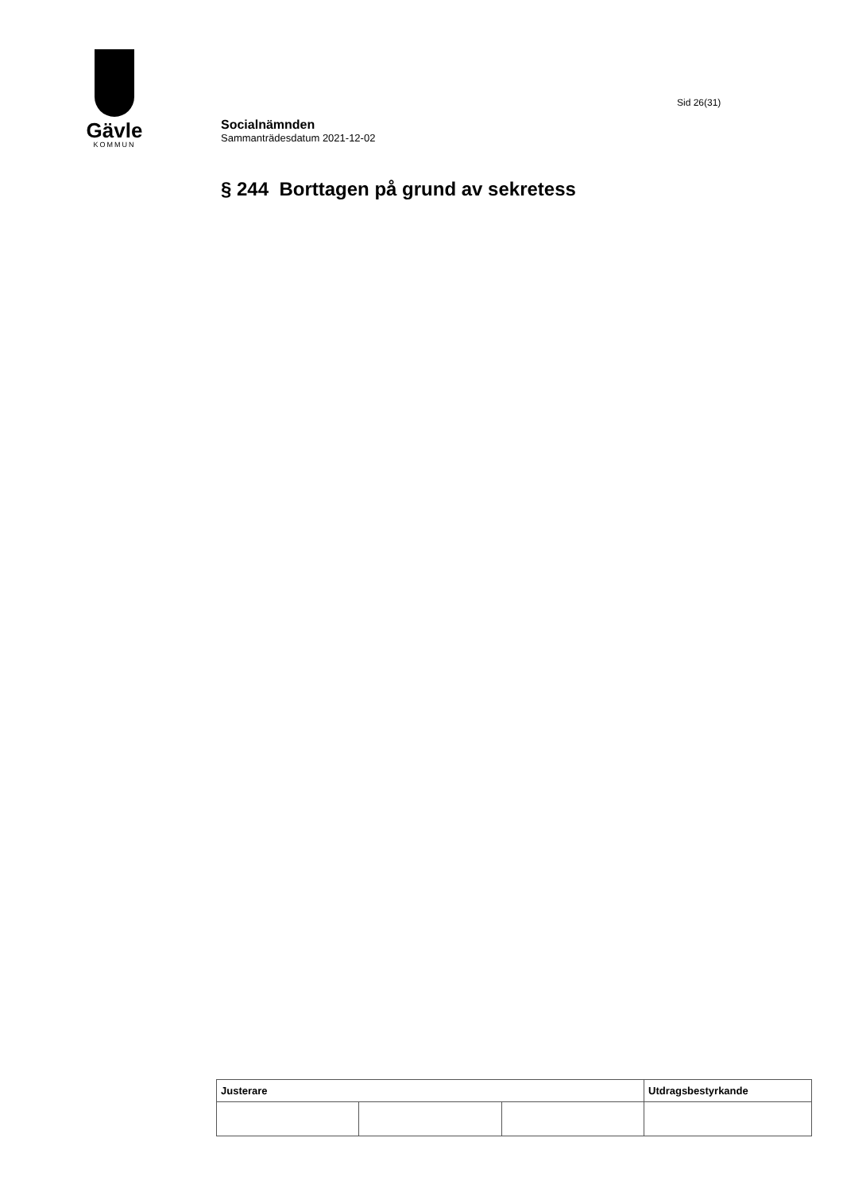Gävle
KOMMUN
Sid 26(31)
Socialnämnden
Sammanträdesdatum 2021-12-02
§ 244 Borttagen på grund av sekretess
| Justerare | | | Utdragsbestyrkande |
| --- | --- | --- | --- |